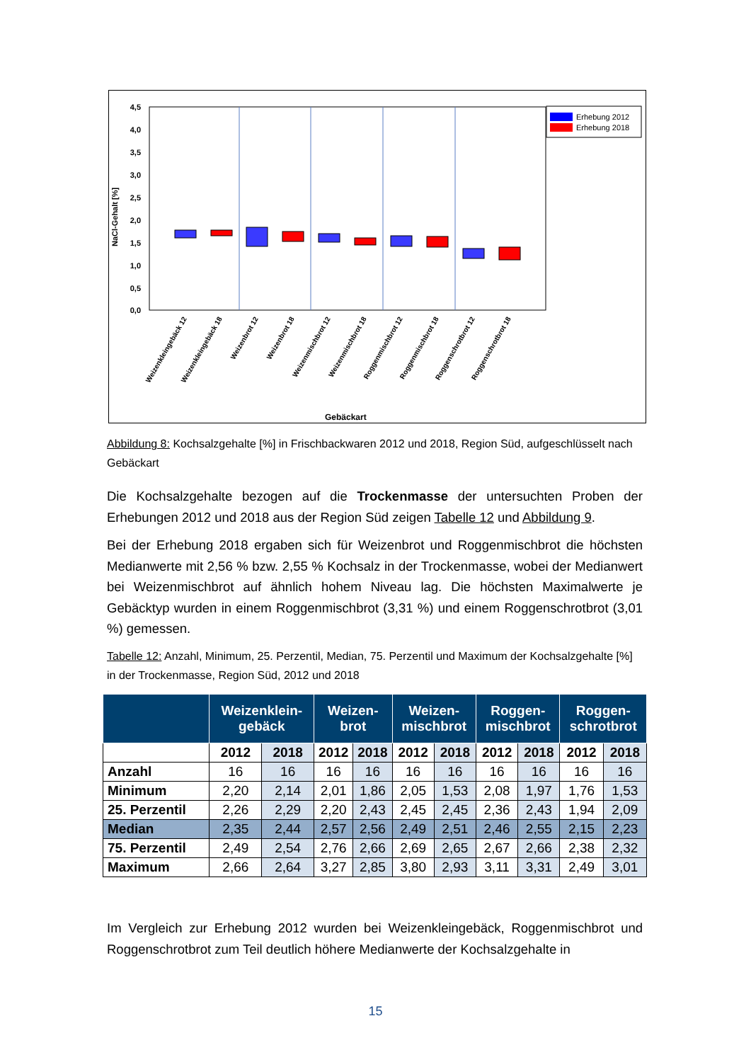4,5
4,0
3,5
3,0
2,5
2,0
1,5
1,0
0,5
0,0
NaCl-Gehalt [%]
Erhebung 2012
Erhebung 2018
Weizenkleingebäck 12
Weizenkleingebäck 18
Weizenbrot 12
Weizenbrot 18
Weizenmischbrot 12
Weizenmischbrot 18
Roggenmischbrot 12
Roggenmischbrot 18
Roggenschrotbrot 12
Roggenschrotbrot 18
Gebäckart
Abbildung 8: Kochsalzgehalte [%] in Frischbackwaren 2012 und 2018, Region Süd, aufgeschlüsselt nach Gebäckart
Die Kochsalzgehalte bezogen auf die Trockenmasse der untersuchten Proben der Erhebungen 2012 und 2018 aus der Region Süd zeigen Tabelle 12 und Abbildung 9.
Bei der Erhebung 2018 ergaben sich für Weizenbrot und Roggenmischbrot die höchsten Medianwerte mit 2,56 % bzw. 2,55 % Kochsalz in der Trockenmasse, wobei der Medianwert bei Weizenmischbrot auf ähnlich hohem Niveau lag. Die höchsten Maximalwerte je Gebäcktyp wurden in einem Roggenmischbrot (3,31 %) und einem Roggenschrotbrot (3,01 %) gemessen.
Tabelle 12: Anzahl, Minimum, 25. Perzentil, Median, 75. Perzentil und Maximum der Kochsalzgehalte [%] in der Trockenmasse, Region Süd, 2012 und 2018
| | Weizenklein- gebäck | | Weizen- brot | | Weizen- mischbrot | | Roggen- mischbrot | | Roggen- schrotbrot | |
| --- | --- | --- | --- | --- | --- | --- | --- | --- | --- | --- |
| | 2012 | 2018 | 2012 | 2018 | 2012 | 2018 | 2012 | 2018 | 2012 | 2018 |
| Anzahl | 16 | 16 | 16 | 16 | 16 | 16 | 16 | 16 | 16 | 16 |
| Minimum | 2,20 | 2,14 | 2,01 | 1,86 | 2,05 | 1,53 | 2,08 | 1,97 | 1,76 | 1,53 |
| 25. Perzentil | 2,26 | 2,29 | 2,20 | 2,43 | 2,45 | 2,45 | 2,36 | 2,43 | 1,94 | 2,09 |
| Median | 2,35 | 2,44 | 2,57 | 2,56 | 2,49 | 2,51 | 2,46 | 2,55 | 2,15 | 2,23 |
| 75. Perzentil | 2,49 | 2,54 | 2,76 | 2,66 | 2,69 | 2,65 | 2,67 | 2,66 | 2,38 | 2,32 |
| Maximum | 2,66 | 2,64 | 3,27 | 2,85 | 3,80 | 2,93 | 3,11 | 3,31 | 2,49 | 3,01 |
Im Vergleich zur Erhebung 2012 wurden bei Weizenkleingebäck, Roggenmischbrot und Roggenschrotbrot zum Teil deutlich höhere Medianwerte der Kochsalzgehalte in
15